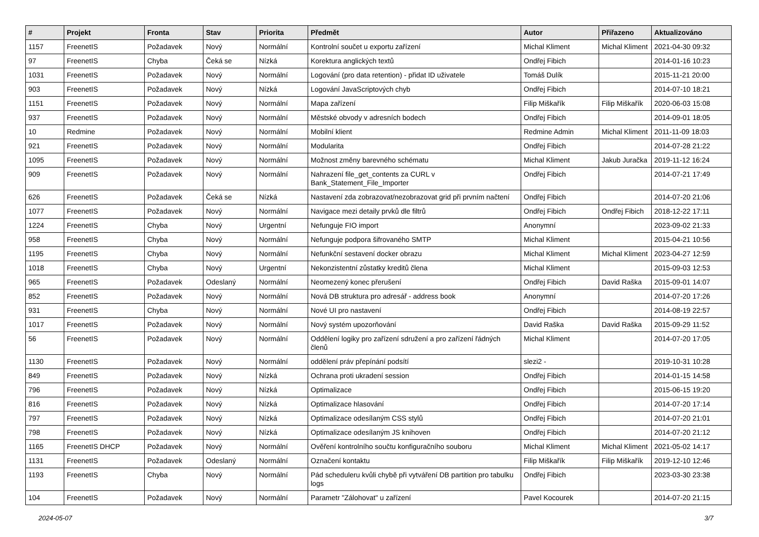| # | Projekt | Fronta | Stav | Priorita | Předmět | Autor | Přiřazeno | Aktualizováno |
| --- | --- | --- | --- | --- | --- | --- | --- | --- |
| 1157 | FreenetIS | Požadavek | Nový | Normální | Kontrolní součet u exportu zařízení | Michal Kliment | Michal Kliment | 2021-04-30 09:32 |
| 97 | FreenetIS | Chyba | Čeká se | Nízká | Korektura anglických textů | Ondřej Fibich | | 2014-01-16 10:23 |
| 1031 | FreenetIS | Požadavek | Nový | Normální | Logování (pro data retention) - přidat ID uživatele | Tomáš Dulík | | 2015-11-21 20:00 |
| 903 | FreenetIS | Požadavek | Nový | Nízká | Logování JavaScriptových chyb | Ondřej Fibich | | 2014-07-10 18:21 |
| 1151 | FreenetIS | Požadavek | Nový | Normální | Mapa zařízení | Filip Miškařík | Filip Miškařík | 2020-06-03 15:08 |
| 937 | FreenetIS | Požadavek | Nový | Normální | Městské obvody v adresních bodech | Ondřej Fibich | | 2014-09-01 18:05 |
| 10 | Redmine | Požadavek | Nový | Normální | Mobilní klient | Redmine Admin | Michal Kliment | 2011-11-09 18:03 |
| 921 | FreenetIS | Požadavek | Nový | Normální | Modularita | Ondřej Fibich | | 2014-07-28 21:22 |
| 1095 | FreenetIS | Požadavek | Nový | Normální | Možnost změny barevného schématu | Michal Kliment | Jakub Juračka | 2019-11-12 16:24 |
| 909 | FreenetIS | Požadavek | Nový | Normální | Nahrazení file_get_contents za CURL v Bank_Statement_File_Importer | Ondřej Fibich | | 2014-07-21 17:49 |
| 626 | FreenetIS | Požadavek | Čeká se | Nízká | Nastavení zda zobrazovat/nezobrazovat grid při prvním načtení | Ondřej Fibich | | 2014-07-20 21:06 |
| 1077 | FreenetIS | Požadavek | Nový | Normální | Navigace mezi detaily prvků dle filtrů | Ondřej Fibich | Ondřej Fibich | 2018-12-22 17:11 |
| 1224 | FreenetIS | Chyba | Nový | Urgentní | Nefunguje FIO import | Anonymní | | 2023-09-02 21:33 |
| 958 | FreenetIS | Chyba | Nový | Normální | Nefunguje podpora šifrovaného SMTP | Michal Kliment | | 2015-04-21 10:56 |
| 1195 | FreenetIS | Chyba | Nový | Normální | Nefunkční sestavení docker obrazu | Michal Kliment | Michal Kliment | 2023-04-27 12:59 |
| 1018 | FreenetIS | Chyba | Nový | Urgentní | Nekonzistentní zůstatky kreditů člena | Michal Kliment | | 2015-09-03 12:53 |
| 965 | FreenetIS | Požadavek | Odeslaný | Normální | Neomezený konec přerušení | Ondřej Fibich | David Raška | 2015-09-01 14:07 |
| 852 | FreenetIS | Požadavek | Nový | Normální | Nová DB struktura pro adresář - address book | Anonymní | | 2014-07-20 17:26 |
| 931 | FreenetIS | Chyba | Nový | Normální | Nové UI pro nastavení | Ondřej Fibich | | 2014-08-19 22:57 |
| 1017 | FreenetIS | Požadavek | Nový | Normální | Nový systém upozorňování | David Raška | David Raška | 2015-09-29 11:52 |
| 56 | FreenetIS | Požadavek | Nový | Normální | Oddělení logiky pro zařízení sdružení a pro zařízení řádných členů | Michal Kliment | | 2014-07-20 17:05 |
| 1130 | FreenetIS | Požadavek | Nový | Normální | oddělení práv přepínání podsítí | slezi2 - | | 2019-10-31 10:28 |
| 849 | FreenetIS | Požadavek | Nový | Nízká | Ochrana proti ukradení session | Ondřej Fibich | | 2014-01-15 14:58 |
| 796 | FreenetIS | Požadavek | Nový | Nízká | Optimalizace | Ondřej Fibich | | 2015-06-15 19:20 |
| 816 | FreenetIS | Požadavek | Nový | Nízká | Optimalizace hlasování | Ondřej Fibich | | 2014-07-20 17:14 |
| 797 | FreenetIS | Požadavek | Nový | Nízká | Optimalizace odesílaným CSS stylů | Ondřej Fibich | | 2014-07-20 21:01 |
| 798 | FreenetIS | Požadavek | Nový | Nízká | Optimalizace odesílaným JS knihoven | Ondřej Fibich | | 2014-07-20 21:12 |
| 1165 | FreenetIS DHCP | Požadavek | Nový | Normální | Ověření kontrolního součtu konfiguračního souboru | Michal Kliment | Michal Kliment | 2021-05-02 14:17 |
| 1131 | FreenetIS | Požadavek | Odeslaný | Normální | Označení kontaktu | Filip Miškařík | Filip Miškařík | 2019-12-10 12:46 |
| 1193 | FreenetIS | Chyba | Nový | Normální | Pád scheduleru kvůli chybě při vytváření DB partition pro tabulku logs | Ondřej Fibich | | 2023-03-30 23:38 |
| 104 | FreenetIS | Požadavek | Nový | Normální | Parametr "Zálohovat" u zařízení | Pavel Kocourek | | 2014-07-20 21:15 |
2024-05-07 3/7